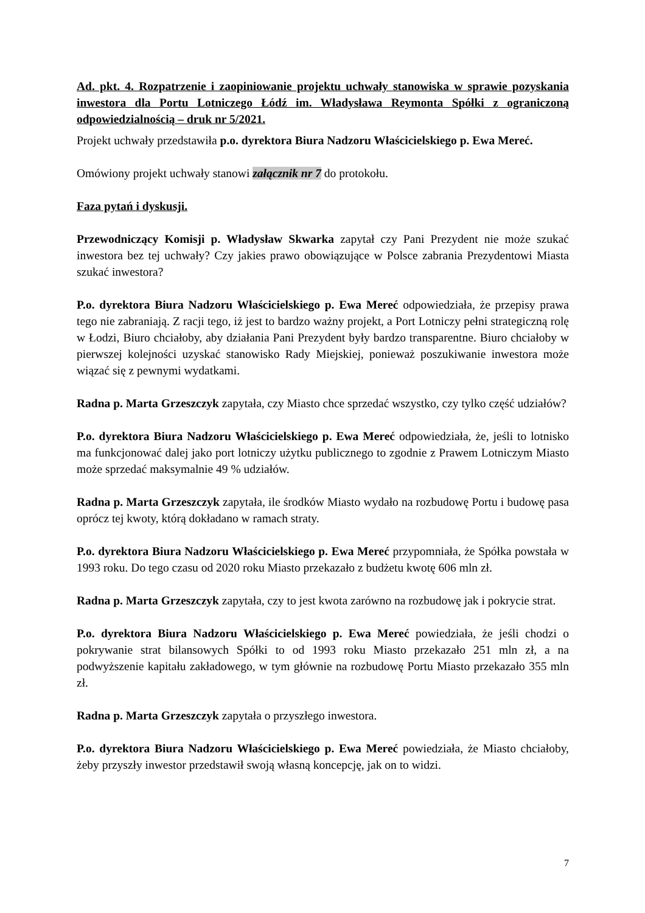Ad. pkt. 4. Rozpatrzenie i zaopiniowanie projektu uchwały stanowiska w sprawie pozyskania inwestora dla Portu Lotniczego Łódź im. Władysława Reymonta Spółki z ograniczoną odpowiedzialnością – druk nr 5/2021.
Projekt uchwały przedstawiła p.o. dyrektora Biura Nadzoru Właścicielskiego p. Ewa Mereć.
Omówiony projekt uchwały stanowi załącznik nr 7 do protokołu.
Faza pytań i dyskusji.
Przewodniczący Komisji p. Władysław Skwarka zapytał czy Pani Prezydent nie może szukać inwestora bez tej uchwały? Czy jakies prawo obowiązujące w Polsce zabrania Prezydentowi Miasta szukać inwestora?
P.o. dyrektora Biura Nadzoru Właścicielskiego p. Ewa Mereć odpowiedziała, że przepisy prawa tego nie zabraniają. Z racji tego, iż jest to bardzo ważny projekt, a Port Lotniczy pełni strategiczną rolę w Łodzi, Biuro chciałoby, aby działania Pani Prezydent były bardzo transparentne. Biuro chciałoby w pierwszej kolejności uzyskać stanowisko Rady Miejskiej, ponieważ poszukiwanie inwestora może wiązać się z pewnymi wydatkami.
Radna p. Marta Grzeszczyk zapytała, czy Miasto chce sprzedać wszystko, czy tylko część udziałów?
P.o. dyrektora Biura Nadzoru Właścicielskiego p. Ewa Mereć odpowiedziała, że, jeśli to lotnisko ma funkcjonować dalej jako port lotniczy użytku publicznego to zgodnie z Prawem Lotniczym Miasto może sprzedać maksymalnie 49 % udziałów.
Radna p. Marta Grzeszczyk zapytała, ile środków Miasto wydało na rozbudowę Portu i budowę pasa oprócz tej kwoty, którą dokładano w ramach straty.
P.o. dyrektora Biura Nadzoru Właścicielskiego p. Ewa Mereć przypomniała, że Spółka powstała w 1993 roku. Do tego czasu od 2020 roku Miasto przekazało z budżetu kwotę 606 mln zł.
Radna p. Marta Grzeszczyk zapytała, czy to jest kwota zarówno na rozbudowę jak i pokrycie strat.
P.o. dyrektora Biura Nadzoru Właścicielskiego p. Ewa Mereć powiedziała, że jeśli chodzi o pokrywanie strat bilansowych Spółki to od 1993 roku Miasto przekazało 251 mln zł, a na podwyższenie kapitału zakładowego, w tym głównie na rozbudowę Portu Miasto przekazało 355 mln zł.
Radna p. Marta Grzeszczyk zapytała o przyszłego inwestora.
P.o. dyrektora Biura Nadzoru Właścicielskiego p. Ewa Mereć powiedziała, że Miasto chciałoby, żeby przyszły inwestor przedstawił swoją własną koncepcję, jak on to widzi.
7